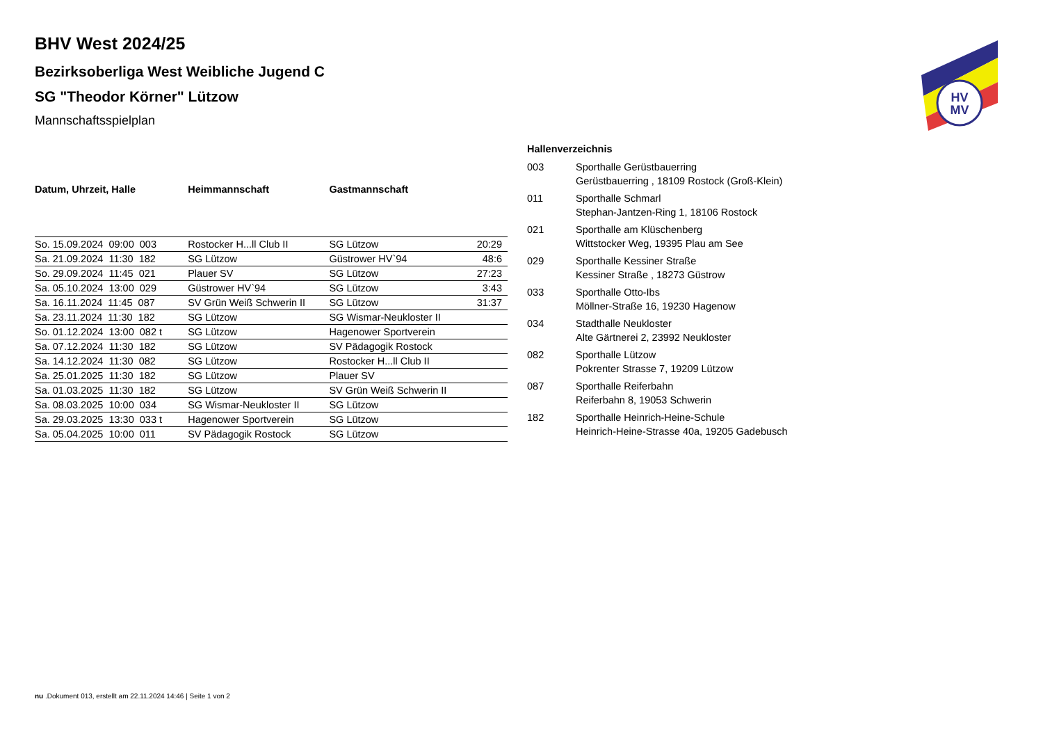HV
MV
BHV West 2024/25
Bezirksoberliga West Weibliche Jugend C
SG "Theodor Körner" Lützow
Mannschaftsspielplan
| Datum, Uhrzeit, Halle | Heimmannschaft | Gastmannschaft | |
| --- | --- | --- | --- |
| So. 15.09.2024 09:00 003 | Rostocker H...ll Club II | SG Lützow | 20:29 |
| Sa. 21.09.2024 11:30 182 | SG Lützow | Güstrower HV`94 | 48:6 |
| So. 29.09.2024 11:45 021 | Plauer SV | SG Lützow | 27:23 |
| Sa. 05.10.2024 13:00 029 | Güstrower HV`94 | SG Lützow | 3:43 |
| Sa. 16.11.2024 11:45 087 | SV Grün Weiß Schwerin II | SG Lützow | 31:37 |
| Sa. 23.11.2024 11:30 182 | SG Lützow | SG Wismar-Neukloster II | |
| So. 01.12.2024 13:00 082 t | SG Lützow | Hagenower Sportverein | |
| Sa. 07.12.2024 11:30 182 | SG Lützow | SV Pädagogik Rostock | |
| Sa. 14.12.2024 11:30 082 | SG Lützow | Rostocker H...ll Club II | |
| Sa. 25.01.2025 11:30 182 | SG Lützow | Plauer SV | |
| Sa. 01.03.2025 11:30 182 | SG Lützow | SV Grün Weiß Schwerin II | |
| Sa. 08.03.2025 10:00 034 | SG Wismar-Neukloster II | SG Lützow | |
| Sa. 29.03.2025 13:30 033 t | Hagenower Sportverein | SG Lützow | |
| Sa. 05.04.2025 10:00 011 | SV Pädagogik Rostock | SG Lützow | |
Hallenverzeichnis
| 003 | Sporthalle Gerüstbauerring Gerüstbauerring , 18109 Rostock (Groß-Klein) |
| 011 | Sporthalle Schmarl Stephan-Jantzen-Ring 1, 18106 Rostock |
| 021 | Sporthalle am Klüschenberg Wittstocker Weg, 19395 Plau am See |
| 029 | Sporthalle Kessiner Straße Kessiner Straße , 18273 Güstrow |
| 033 | Sporthalle Otto-Ibs Möllner-Straße 16, 19230 Hagenow |
| 034 | Stadthalle Neukloster Alte Gärtnerei 2, 23992 Neukloster |
| 082 | Sporthalle Lützow Pokrenter Strasse 7, 19209 Lützow |
| 087 | Sporthalle Reiferbahn Reiferbahn 8, 19053 Schwerin |
| 182 | Sporthalle Heinrich-Heine-Schule Heinrich-Heine-Strasse 40a, 19205 Gadebusch |
nu .Dokument 013, erstellt am 22.11.2024 14:46 | Seite 1 von 2